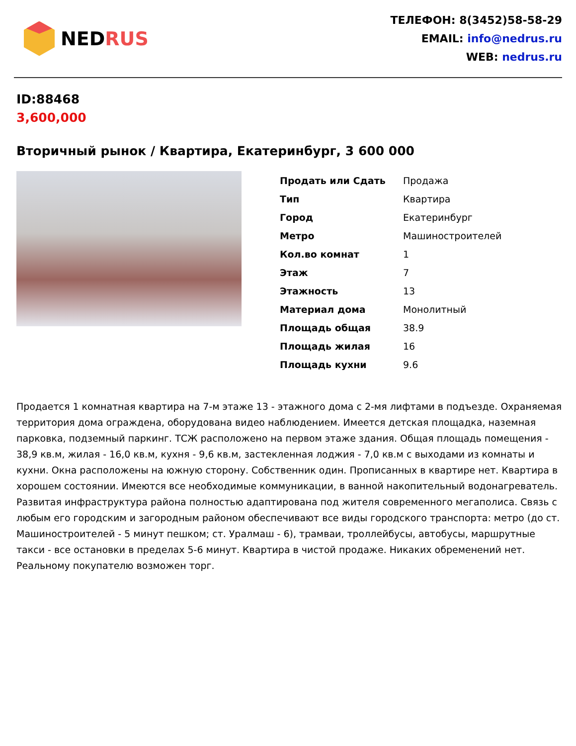NEDRUS
ТЕЛЕФОН: 8(3452)58-58-29
EMAIL: info@nedrus.ru
WEB: nedrus.ru
ID:88468
3,600,000
Вторичный рынок / Квартира, Екатеринбург, 3 600 000
| Продать или Сдать | Продажа |
| Тип | Квартира |
| Город | Екатеринбург |
| Метро | Машиностроителей |
| Кол.во комнат | 1 |
| Этаж | 7 |
| Этажность | 13 |
| Материал дома | Монолитный |
| Площадь общая | 38.9 |
| Площадь жилая | 16 |
| Площадь кухни | 9.6 |
Продается 1 комнатная квартира на 7-м этаже 13 - этажного дома с 2-мя лифтами в подъезде. Охраняемая территория дома ограждена, оборудована видео наблюдением. Имеется детская площадка, наземная парковка, подземный паркинг. ТСЖ расположено на первом этаже здания. Общая площадь помещения - 38,9 кв.м, жилая - 16,0 кв.м, кухня - 9,6 кв.м, застекленная лоджия - 7,0 кв.м с выходами из комнаты и кухни. Окна расположены на южную сторону. Собственник один. Прописанных в квартире нет. Квартира в хорошем состоянии. Имеются все необходимые коммуникации, в ванной накопительный водонагреватель. Развитая инфраструктура района полностью адаптирована под жителя современного мегаполиса. Связь с любым его городским и загородным районом обеспечивают все виды городского транспорта: метро (до ст. Машиностроителей - 5 минут пешком; ст. Уралмаш - 6), трамваи, троллейбусы, автобусы, маршрутные такси - все остановки в пределах 5-6 минут. Квартира в чистой продаже. Никаких обременений нет. Реальному покупателю возможен торг.